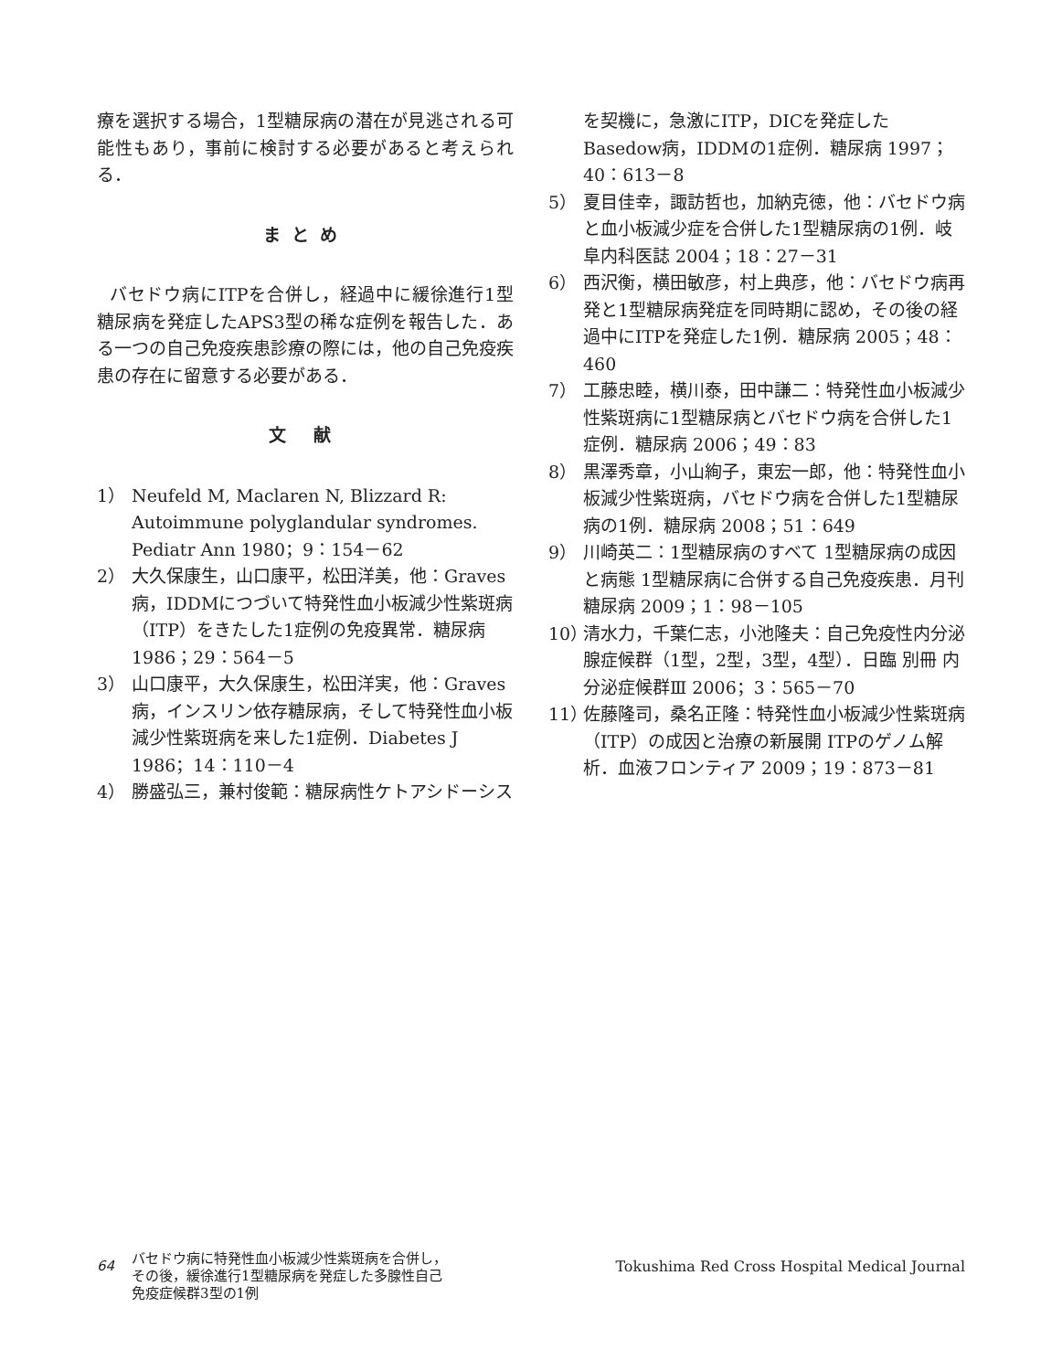療を選択する場合，1型糖尿病の潜在が見逃される可能性もあり，事前に検討する必要があると考えられる．
まとめ
バセドウ病にITPを合併し，経過中に緩徐進行1型糖尿病を発症したAPS3型の稀な症例を報告した．ある一つの自己免疫疾患診療の際には，他の自己免疫疾患の存在に留意する必要がある．
文 献
1） Neufeld M, Maclaren N, Blizzard R: Autoimmune polyglandular syndromes. Pediatr Ann 1980；9：154－62
2） 大久保康生，山口康平，松田洋美，他：Graves病，IDDMにつづいて特発性血小板減少性紫斑病（ITP）をきたした1症例の免疫異常．糖尿病 1986；29：564－5
3） 山口康平，大久保康生，松田洋実，他：Graves病，インスリン依存糖尿病，そして特発性血小板減少性紫斑病を来した1症例．Diabetes J 1986；14：110－4
4） 勝盛弘三，兼村俊範：糖尿病性ケトアシドーシス
を契機に，急激にITP，DICを発症したBasedow病，IDDMの1症例．糖尿病 1997；40：613－8
5） 夏目佳幸，諏訪哲也，加納克徳，他：バセドウ病と血小板減少症を合併した1型糖尿病の1例．岐阜内科医誌 2004；18：27－31
6） 西沢衡，横田敏彦，村上典彦，他：バセドウ病再発と1型糖尿病発症を同時期に認め，その後の経過中にITPを発症した1例．糖尿病 2005；48：460
7） 工藤忠睦，横川泰，田中謙二：特発性血小板減少性紫斑病に1型糖尿病とバセドウ病を合併した1症例．糖尿病 2006；49：83
8） 黒澤秀章，小山絢子，東宏一郎，他：特発性血小板減少性紫斑病，バセドウ病を合併した1型糖尿病の1例．糖尿病 2008；51：649
9） 川崎英二：1型糖尿病のすべて 1型糖尿病の成因と病態 1型糖尿病に合併する自己免疫疾患．月刊糖尿病 2009；1：98－105
10） 清水力，千葉仁志，小池隆夫：自己免疫性内分泌腺症候群（1型，2型，3型，4型）．日臨 別冊 内分泌症候群Ⅲ 2006；3：565－70
11） 佐藤隆司，桑名正隆：特発性血小板減少性紫斑病（ITP）の成因と治療の新展開 ITPのゲノム解析．血液フロンティア 2009；19：873－81
64
バセドウ病に特発性血小板減少性紫斑病を合併し，
その後，緩徐進行1型糖尿病を発症した多腺性自己
免疫症候群3型の1例
Tokushima Red Cross Hospital Medical Journal